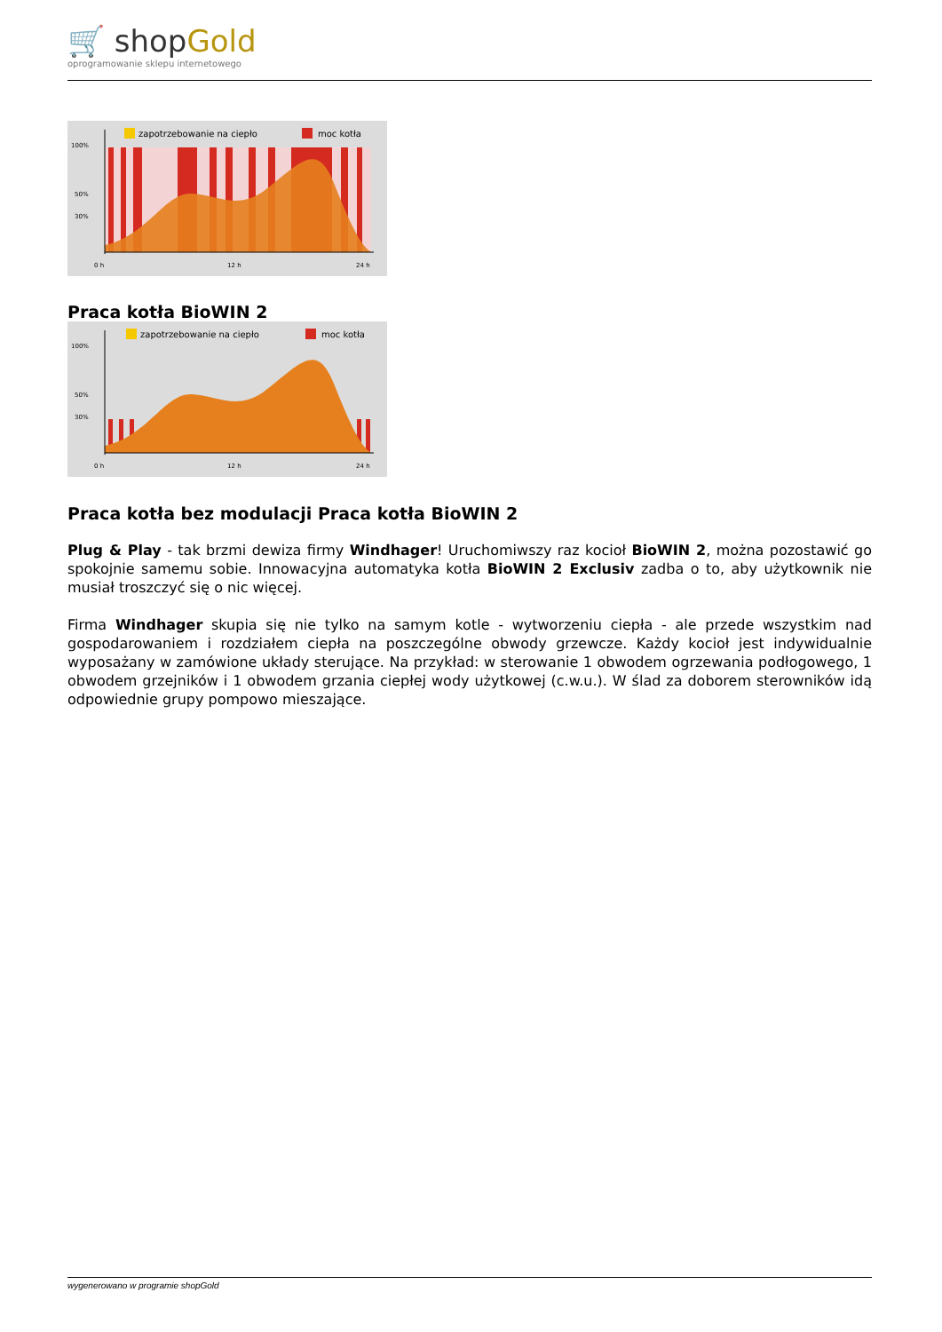🛒 shopGold
oprogramowanie sklepu internetowego
zapotrzebowanie na ciepło
moc kotła
100%
50%
30%
0 h
12 h
24 h
Praca kotła BioWIN 2
zapotrzebowanie na ciepło
moc kotła
100%
50%
30%
0 h
12 h
24 h
Praca kotła bez modulacji Praca kotła BioWIN 2
Plug & Play - tak brzmi dewiza firmy Windhager! Uruchomiwszy raz kocioł BioWIN 2, można pozostawić go spokojnie samemu sobie. Innowacyjna automatyka kotła BioWIN 2 Exclusiv zadba o to, aby użytkownik nie musiał troszczyć się o nic więcej.
Firma Windhager skupia się nie tylko na samym kotle - wytworzeniu ciepła - ale przede wszystkim nad gospodarowaniem i rozdziałem ciepła na poszczególne obwody grzewcze. Każdy kocioł jest indywidualnie wyposażany w zamówione układy sterujące. Na przykład: w sterowanie 1 obwodem ogrzewania podłogowego, 1 obwodem grzejników i 1 obwodem grzania ciepłej wody użytkowej (c.w.u.). W ślad za doborem sterowników idą odpowiednie grupy pompowo mieszające.
wygenerowano w programie shopGold